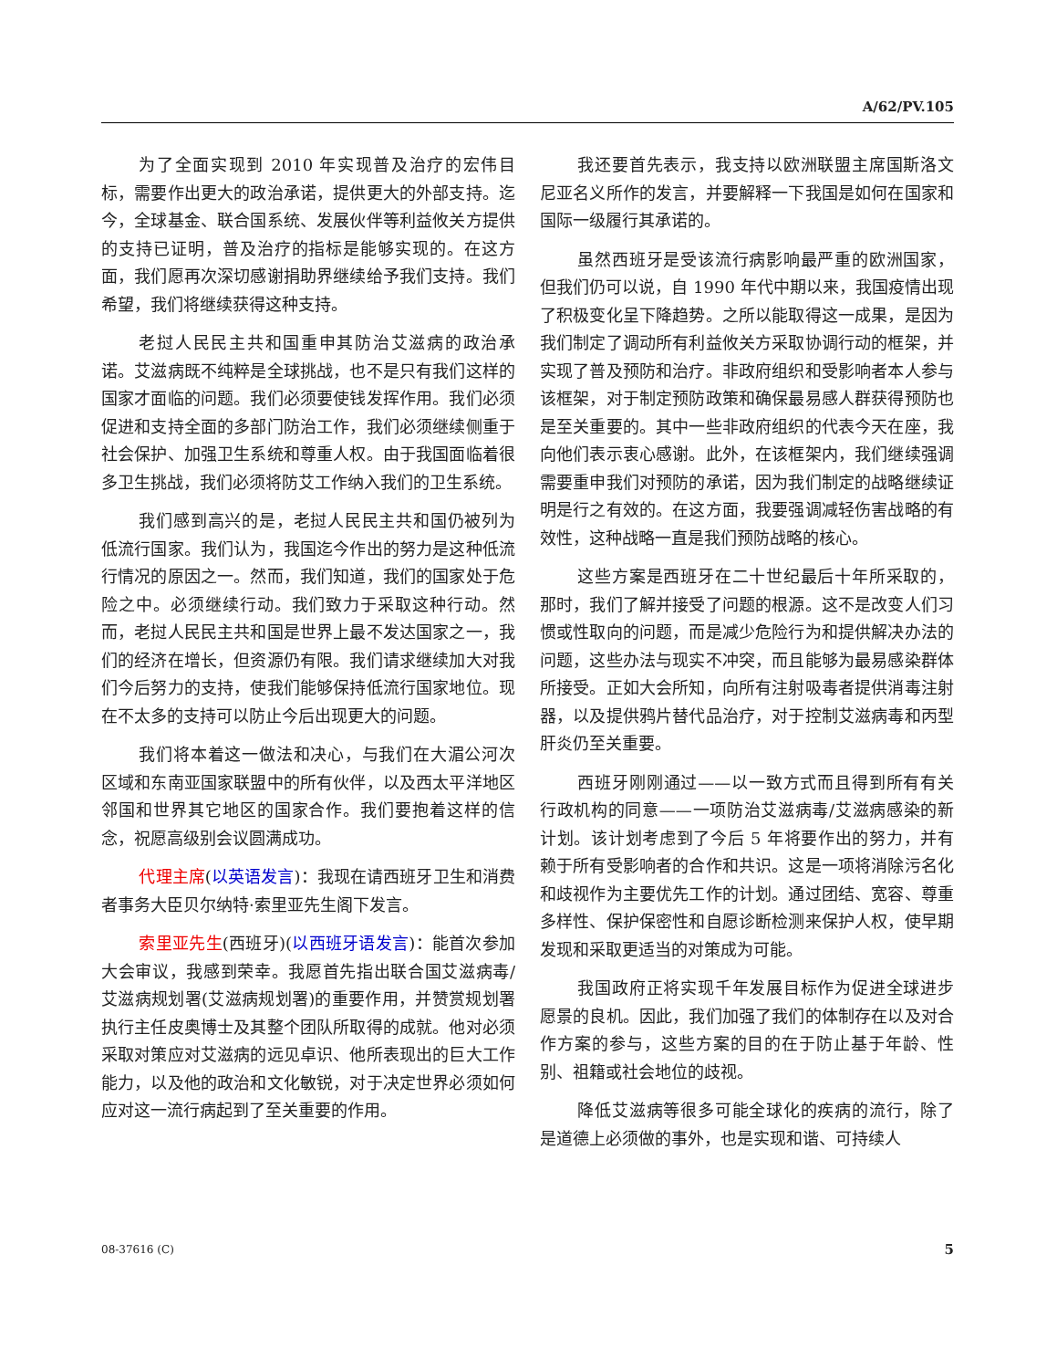A/62/PV.105
为了全面实现到 2010 年实现普及治疗的宏伟目标，需要作出更大的政治承诺，提供更大的外部支持。迄今，全球基金、联合国系统、发展伙伴等利益攸关方提供的支持已证明，普及治疗的指标是能够实现的。在这方面，我们愿再次深切感谢捐助界继续给予我们支持。我们希望，我们将继续获得这种支持。
老挝人民民主共和国重申其防治艾滋病的政治承诺。艾滋病既不纯粹是全球挑战，也不是只有我们这样的国家才面临的问题。我们必须要使钱发挥作用。我们必须促进和支持全面的多部门防治工作，我们必须继续侧重于社会保护、加强卫生系统和尊重人权。由于我国面临着很多卫生挑战，我们必须将防艾工作纳入我们的卫生系统。
我们感到高兴的是，老挝人民民主共和国仍被列为低流行国家。我们认为，我国迄今作出的努力是这种低流行情况的原因之一。然而，我们知道，我们的国家处于危险之中。必须继续行动。我们致力于采取这种行动。然而，老挝人民民主共和国是世界上最不发达国家之一，我们的经济在增长，但资源仍有限。我们请求继续加大对我们今后努力的支持，使我们能够保持低流行国家地位。现在不太多的支持可以防止今后出现更大的问题。
我们将本着这一做法和决心，与我们在大湄公河次区域和东南亚国家联盟中的所有伙伴，以及西太平洋地区邻国和世界其它地区的国家合作。我们要抱着这样的信念，祝愿高级别会议圆满成功。
代理主席(以英语发言)：我现在请西班牙卫生和消费者事务大臣贝尔纳特·索里亚先生阁下发言。
索里亚先生(西班牙)(以西班牙语发言)：能首次参加大会审议，我感到荣幸。我愿首先指出联合国艾滋病毒/艾滋病规划署(艾滋病规划署)的重要作用，并赞赏规划署执行主任皮奥博士及其整个团队所取得的成就。他对必须采取对策应对艾滋病的远见卓识、他所表现出的巨大工作能力，以及他的政治和文化敏锐，对于决定世界必须如何应对这一流行病起到了至关重要的作用。
我还要首先表示，我支持以欧洲联盟主席国斯洛文尼亚名义所作的发言，并要解释一下我国是如何在国家和国际一级履行其承诺的。
虽然西班牙是受该流行病影响最严重的欧洲国家，但我们仍可以说，自 1990 年代中期以来，我国疫情出现了积极变化呈下降趋势。之所以能取得这一成果，是因为我们制定了调动所有利益攸关方采取协调行动的框架，并实现了普及预防和治疗。非政府组织和受影响者本人参与该框架，对于制定预防政策和确保最易感人群获得预防也是至关重要的。其中一些非政府组织的代表今天在座，我向他们表示衷心感谢。此外，在该框架内，我们继续强调需要重申我们对预防的承诺，因为我们制定的战略继续证明是行之有效的。在这方面，我要强调减轻伤害战略的有效性，这种战略一直是我们预防战略的核心。
这些方案是西班牙在二十世纪最后十年所采取的，那时，我们了解并接受了问题的根源。这不是改变人们习惯或性取向的问题，而是减少危险行为和提供解决办法的问题，这些办法与现实不冲突，而且能够为最易感染群体所接受。正如大会所知，向所有注射吸毒者提供消毒注射器，以及提供鸦片替代品治疗，对于控制艾滋病毒和丙型肝炎仍至关重要。
西班牙刚刚通过——以一致方式而且得到所有有关行政机构的同意——一项防治艾滋病毒/艾滋病感染的新计划。该计划考虑到了今后 5 年将要作出的努力，并有赖于所有受影响者的合作和共识。这是一项将消除污名化和歧视作为主要优先工作的计划。通过团结、宽容、尊重多样性、保护保密性和自愿诊断检测来保护人权，使早期发现和采取更适当的对策成为可能。
我国政府正将实现千年发展目标作为促进全球进步愿景的良机。因此，我们加强了我们的体制存在以及对合作方案的参与，这些方案的目的在于防止基于年龄、性别、祖籍或社会地位的歧视。
降低艾滋病等很多可能全球化的疾病的流行，除了是道德上必须做的事外，也是实现和谐、可持续人
08-37616 (C) 5